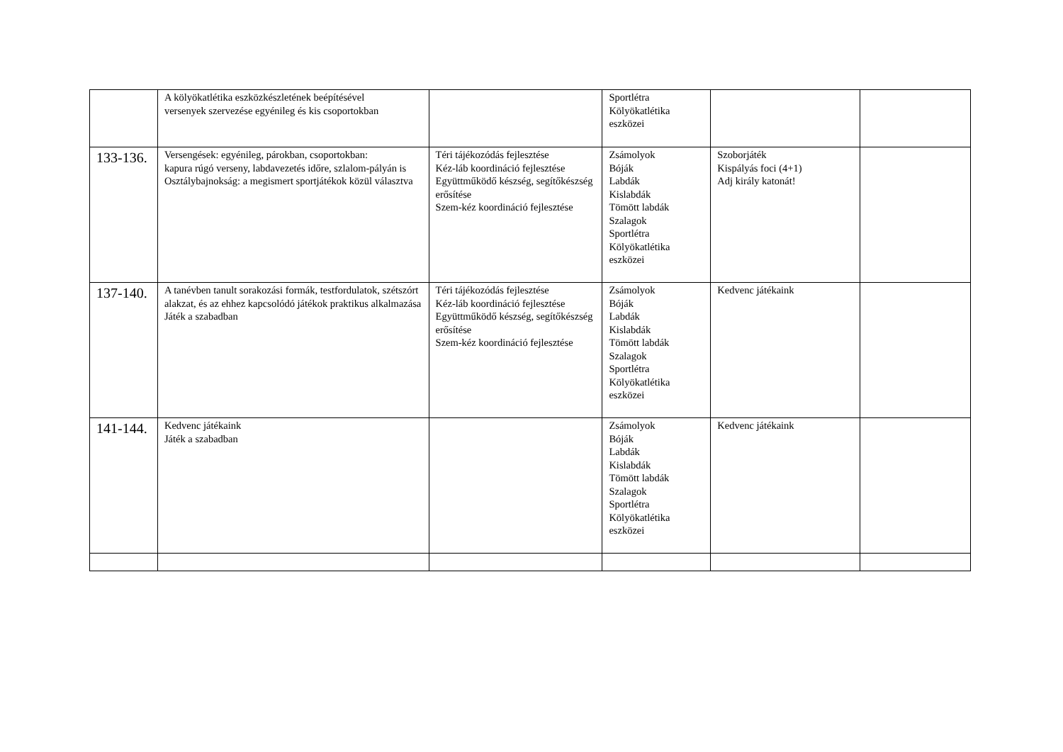| | A kölyökatlétika eszközkészletének beépítésével versenyek szervezése egyénileg és kis csoportokban | | Sportlétra Kölyökatlétika eszközei | | |
| 133-136. | Versengések: egyénileg, párokban, csoportokban: kapura rúgó verseny, labdavezetés időre, szlalom-pályán is Osztálybajnokság: a megismert sportjátékok közül választva | Téri tájékozódás fejlesztése Kéz-láb koordináció fejlesztése Együttműködő készség, segítőkészség erősítése Szem-kéz koordináció fejlesztése | Zsámolyok Bóják Labdák Kislabdák Tömött labdák Szalagok Sportlétra Kölyökatlétika eszközei | Szoborjáték Kispályás foci (4+1) Adj király katonát! | |
| 137-140. | A tanévben tanult sorakozási formák, testfordulatok, szétszórt alakzat, és az ehhez kapcsolódó játékok praktikus alkalmazása Játék a szabadban | Téri tájékozódás fejlesztése Kéz-láb koordináció fejlesztése Együttműködő készség, segítőkészség erősítése Szem-kéz koordináció fejlesztése | Zsámolyok Bóják Labdák Kislabdák Tömött labdák Szalagok Sportlétra Kölyökatlétika eszközei | Kedvenc játékaink | |
| 141-144. | Kedvenc játékaink Játék a szabadban | | Zsámolyok Bóják Labdák Kislabdák Tömött labdák Szalagok Sportlétra Kölyökatlétika eszközei | Kedvenc játékaink | |